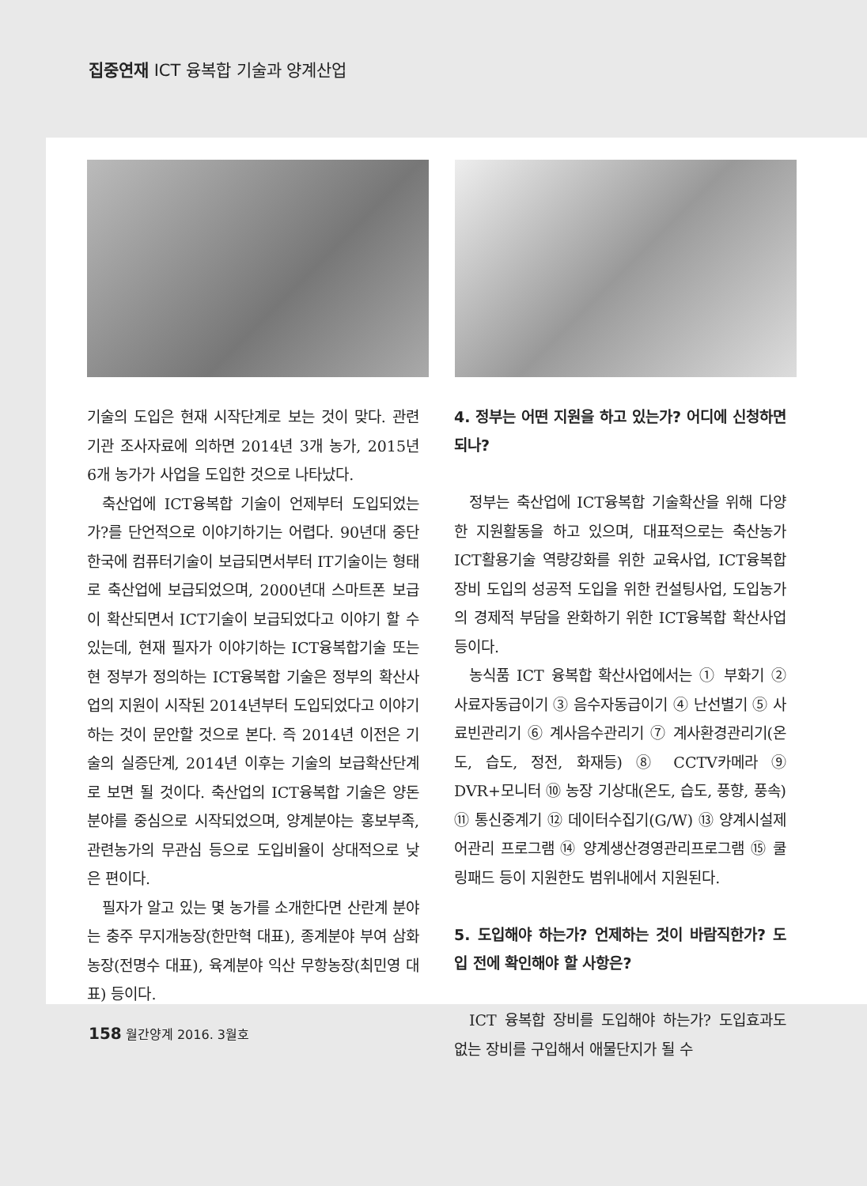집중연재 ICT 융복합 기술과 양계산업
기술의 도입은 현재 시작단계로 보는 것이 맞다. 관련기관 조사자료에 의하면 2014년 3개 농가, 2015년 6개 농가가 사업을 도입한 것으로 나타났다.
축산업에 ICT융복합 기술이 언제부터 도입되었는가?를 단언적으로 이야기하기는 어렵다. 90년대 중단 한국에 컴퓨터기술이 보급되면서부터 IT기술이는 형태로 축산업에 보급되었으며, 2000년대 스마트폰 보급이 확산되면서 ICT기술이 보급되었다고 이야기 할 수 있는데, 현재 필자가 이야기하는 ICT융복합기술 또는 현 정부가 정의하는 ICT융복합 기술은 정부의 확산사업의 지원이 시작된 2014년부터 도입되었다고 이야기하는 것이 문안할 것으로 본다. 즉 2014년 이전은 기술의 실증단계, 2014년 이후는 기술의 보급확산단계로 보면 될 것이다. 축산업의 ICT융복합 기술은 양돈분야를 중심으로 시작되었으며, 양계분야는 홍보부족, 관련농가의 무관심 등으로 도입비율이 상대적으로 낮은 편이다.
필자가 알고 있는 몇 농가를 소개한다면 산란계 분야는 충주 무지개농장(한만혁 대표), 종계분야 부여 삼화농장(전명수 대표), 육계분야 익산 무항농장(최민영 대표) 등이다.
4. 정부는 어떤 지원을 하고 있는가? 어디에 신청하면 되나?
정부는 축산업에 ICT융복합 기술확산을 위해 다양한 지원활동을 하고 있으며, 대표적으로는 축산농가 ICT활용기술 역량강화를 위한 교육사업, ICT융복합 장비 도입의 성공적 도입을 위한 컨설팅사업, 도입농가의 경제적 부담을 완화하기 위한 ICT융복합 확산사업 등이다.
농식품 ICT 융복합 확산사업에서는 ① 부화기 ② 사료자동급이기 ③ 음수자동급이기 ④ 난선별기 ⑤ 사료빈관리기 ⑥ 계사음수관리기 ⑦ 계사환경관리기(온도, 습도, 정전, 화재등) ⑧ CCTV카메라 ⑨ DVR+모니터 ⑩ 농장 기상대(온도, 습도, 풍향, 풍속) ⑪ 통신중계기 ⑫ 데이터수집기(G/W) ⑬ 양계시설제어관리 프로그램 ⑭ 양계생산경영관리프로그램 ⑮ 쿨링패드 등이 지원한도 범위내에서 지원된다.
5. 도입해야 하는가? 언제하는 것이 바람직한가? 도입 전에 확인해야 할 사항은?
ICT 융복합 장비를 도입해야 하는가? 도입효과도 없는 장비를 구입해서 애물단지가 될 수
158 월간양계 2016. 3월호